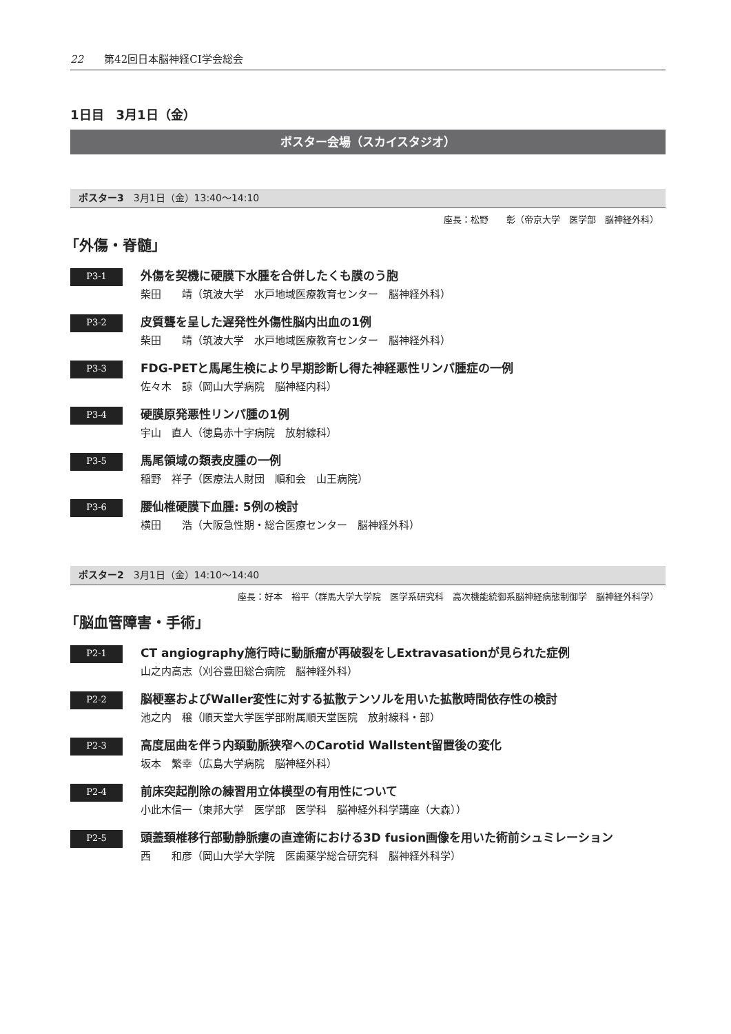22 第42回日本脳神経CI学会総会
1日目　3月1日（金）
ポスター会場（スカイスタジオ）
ポスター3 3月1日（金）13:40〜14:10
座長：松野　　彰（帝京大学　医学部　脳神経外科）
「外傷・脊髄」
P3-1
外傷を契機に硬膜下水腫を合併したくも膜のう胞
柴田　　靖（筑波大学　水戸地域医療教育センター　脳神経外科）
P3-2
皮質聾を呈した遅発性外傷性脳内出血の1例
柴田　　靖（筑波大学　水戸地域医療教育センター　脳神経外科）
P3-3
FDG-PETと馬尾生検により早期診断し得た神経悪性リンパ腫症の一例
佐々木　諒（岡山大学病院　脳神経内科）
P3-4
硬膜原発悪性リンパ腫の1例
宇山　直人（徳島赤十字病院　放射線科）
P3-5
馬尾領域の類表皮腫の一例
稲野　祥子（医療法人財団　順和会　山王病院）
P3-6
腰仙椎硬膜下血腫: 5例の検討
横田　　浩（大阪急性期・総合医療センター　脳神経外科）
ポスター2 3月1日（金）14:10〜14:40
座長：好本　裕平（群馬大学大学院　医学系研究科　高次機能統御系脳神経病態制御学　脳神経外科学）
「脳血管障害・手術」
P2-1
CT angiography施行時に動脈瘤が再破裂をしExtravasationが見られた症例
山之内高志（刈谷豊田総合病院　脳神経外科）
P2-2
脳梗塞およびWaller変性に対する拡散テンソルを用いた拡散時間依存性の検討
池之内　穣（順天堂大学医学部附属順天堂医院　放射線科・部）
P2-3
高度屈曲を伴う内頚動脈狭窄へのCarotid Wallstent留置後の変化
坂本　繁幸（広島大学病院　脳神経外科）
P2-4
前床突起削除の練習用立体模型の有用性について
小此木信一（東邦大学　医学部　医学科　脳神経外科学講座（大森））
P2-5
頭蓋頚椎移行部動静脈瘻の直達術における3D fusion画像を用いた術前シュミレーション
西　　和彦（岡山大学大学院　医歯薬学総合研究科　脳神経外科学）